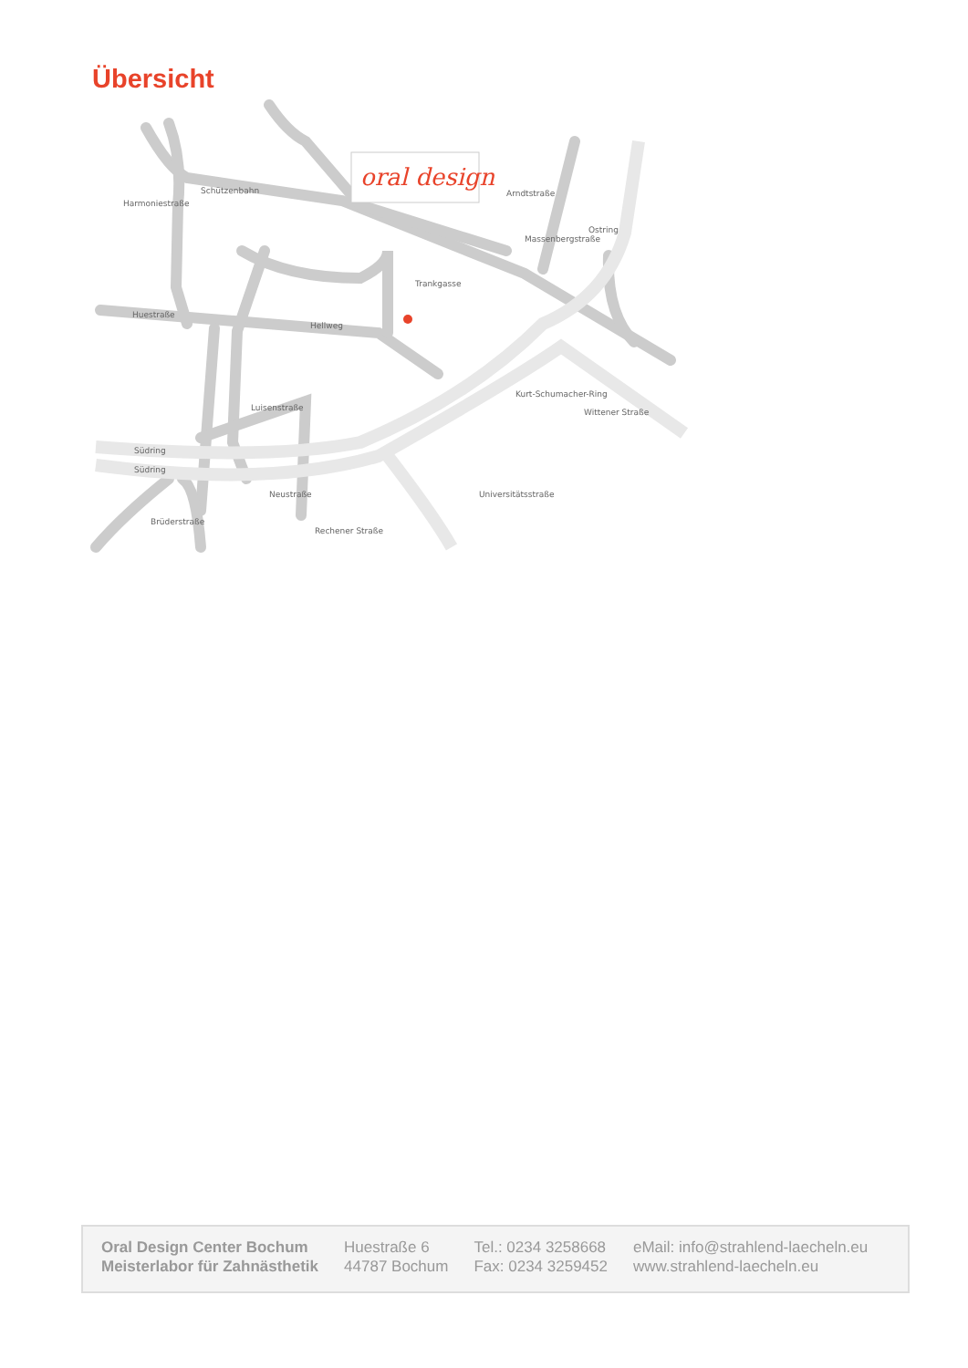Übersicht
Harmoniestraße
Schützenbahn
Huestraße
Hellweg
Trankgasse
Südring
Südring
Kurt-Schumacher-Ring
Wittener Straße
Ostring
Arndtstraße
Massenbergstraße
Brüderstraße
Neustraße
Rechener Straße
Universitätsstraße
Luisenstraße
oral design
Oral Design Center Bochum
Meisterlabor für Zahnästhetik
Huestraße 6
44787 Bochum
Tel.: 0234 3258668
Fax: 0234 3259452
eMail: info@strahlend-laecheln.eu
www.strahlend-laecheln.eu